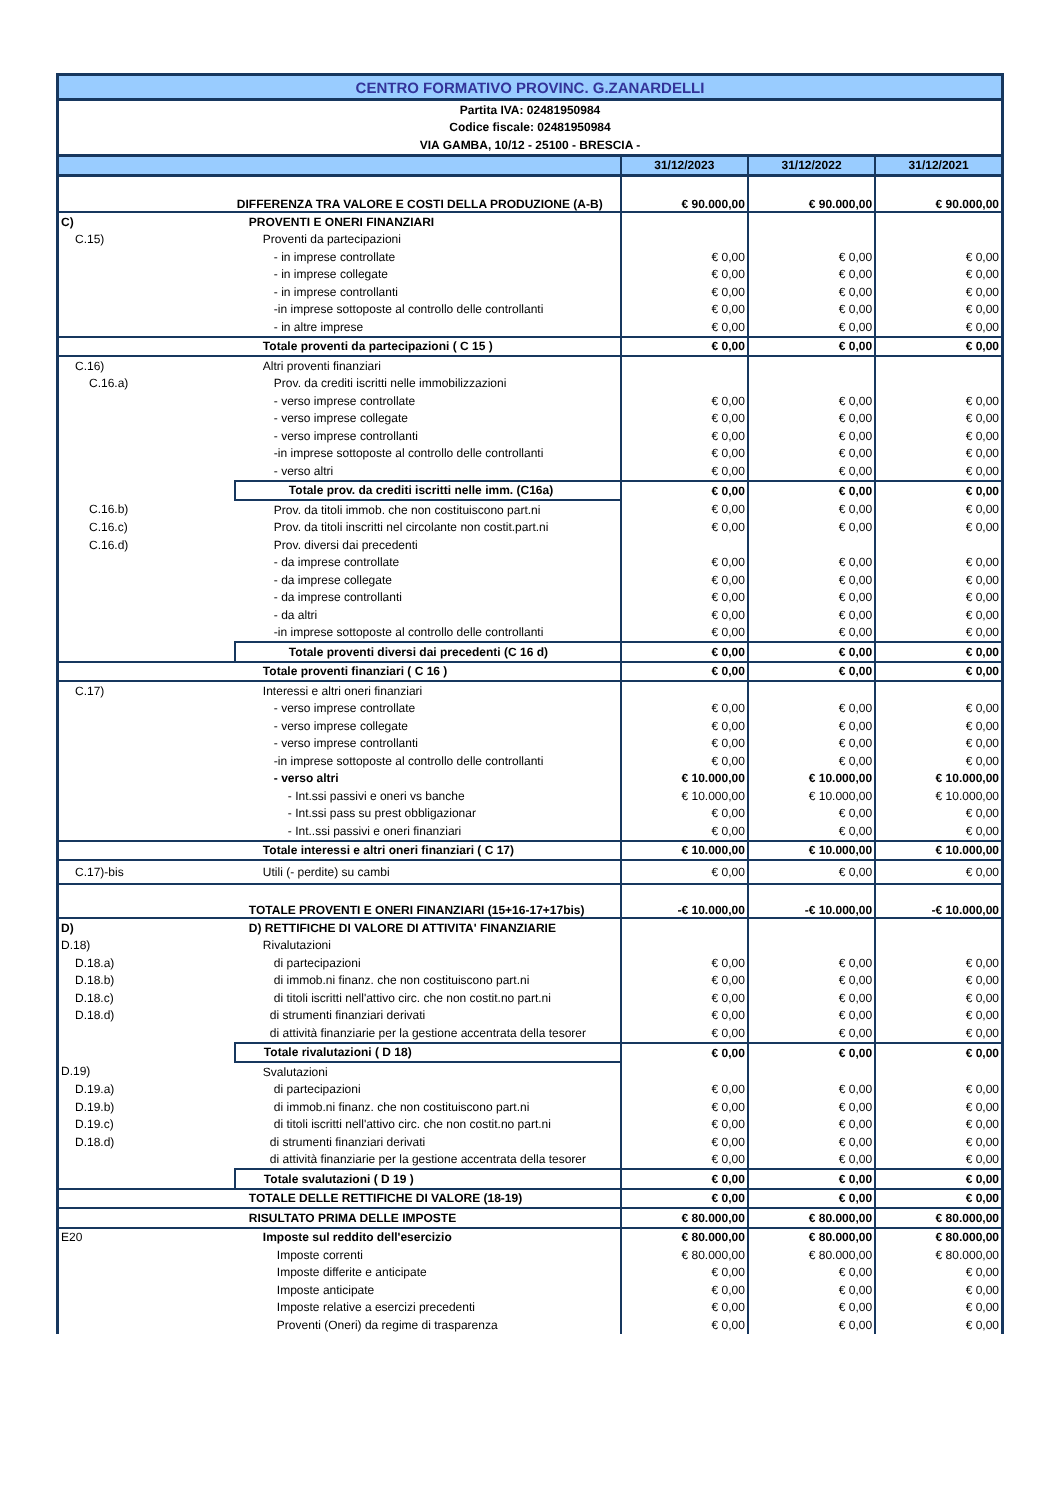| CENTRO FORMATIVO PROVINC. G.ZANARDELLI | | | | |
| Partita IVA: 02481950984 | | | | |
| Codice fiscale: 02481950984 | | | | |
| VIA GAMBA, 10/12 - 25100 - BRESCIA - | | | | |
| | | 31/12/2023 | 31/12/2022 | 31/12/2021 |
| | DIFFERENZA TRA VALORE E COSTI DELLA PRODUZIONE (A-B) | € 90.000,00 | € 90.000,00 | € 90.000,00 |
| C) | PROVENTI E ONERI FINANZIARI | | | |
| C.15) | Proventi da partecipazioni | | | |
| | - in imprese controllate | € 0,00 | € 0,00 | € 0,00 |
| | - in imprese collegate | € 0,00 | € 0,00 | € 0,00 |
| | - in imprese controllanti | € 0,00 | € 0,00 | € 0,00 |
| | -in imprese sottoposte al controllo delle controllanti | € 0,00 | € 0,00 | € 0,00 |
| | - in altre imprese | € 0,00 | € 0,00 | € 0,00 |
| | Totale proventi da partecipazioni ( C 15 ) | € 0,00 | € 0,00 | € 0,00 |
| C.16) | Altri proventi finanziari | | | |
| C.16.a) | Prov. da crediti iscritti nelle immobilizzazioni | | | |
| | - verso imprese controllate | € 0,00 | € 0,00 | € 0,00 |
| | - verso imprese collegate | € 0,00 | € 0,00 | € 0,00 |
| | - verso imprese controllanti | € 0,00 | € 0,00 | € 0,00 |
| | -in imprese sottoposte al controllo delle controllanti | € 0,00 | € 0,00 | € 0,00 |
| | - verso altri | € 0,00 | € 0,00 | € 0,00 |
| | Totale prov. da crediti iscritti nelle imm. (C16a) | € 0,00 | € 0,00 | € 0,00 |
| C.16.b) | Prov. da titoli immob. che non costituiscono part.ni | € 0,00 | € 0,00 | € 0,00 |
| C.16.c) | Prov. da titoli inscritti nel circolante non costit.part.ni | € 0,00 | € 0,00 | € 0,00 |
| C.16.d) | Prov. diversi dai precedenti | | | |
| | - da imprese controllate | € 0,00 | € 0,00 | € 0,00 |
| | - da imprese collegate | € 0,00 | € 0,00 | € 0,00 |
| | - da imprese controllanti | € 0,00 | € 0,00 | € 0,00 |
| | - da altri | € 0,00 | € 0,00 | € 0,00 |
| | -in imprese sottoposte al controllo delle controllanti | € 0,00 | € 0,00 | € 0,00 |
| | Totale proventi diversi dai precedenti (C 16 d) | € 0,00 | € 0,00 | € 0,00 |
| | Totale proventi finanziari ( C 16 ) | € 0,00 | € 0,00 | € 0,00 |
| C.17) | Interessi e altri oneri finanziari | | | |
| | - verso imprese controllate | € 0,00 | € 0,00 | € 0,00 |
| | - verso imprese collegate | € 0,00 | € 0,00 | € 0,00 |
| | - verso imprese controllanti | € 0,00 | € 0,00 | € 0,00 |
| | -in imprese sottoposte al controllo delle controllanti | € 0,00 | € 0,00 | € 0,00 |
| | - verso altri | € 10.000,00 | € 10.000,00 | € 10.000,00 |
| | - Int.ssi passivi e oneri vs banche | € 10.000,00 | € 10.000,00 | € 10.000,00 |
| | - Int.ssi pass su prest obbligazionar | € 0,00 | € 0,00 | € 0,00 |
| | - Int..ssi passivi e oneri finanziari | € 0,00 | € 0,00 | € 0,00 |
| | Totale interessi e altri oneri finanziari ( C 17) | € 10.000,00 | € 10.000,00 | € 10.000,00 |
| C.17)-bis | Utili (- perdite) su cambi | € 0,00 | € 0,00 | € 0,00 |
| | TOTALE PROVENTI E ONERI FINANZIARI (15+16-17+17bis) | -€ 10.000,00 | -€ 10.000,00 | -€ 10.000,00 |
| D) | D) RETTIFICHE DI VALORE DI ATTIVITA' FINANZIARIE | | | |
| D.18) | Rivalutazioni | | | |
| D.18.a) | di partecipazioni | € 0,00 | € 0,00 | € 0,00 |
| D.18.b) | di immob.ni finanz. che non costituiscono part.ni | € 0,00 | € 0,00 | € 0,00 |
| D.18.c) | di titoli iscritti nell'attivo circ. che non costit.no part.ni | € 0,00 | € 0,00 | € 0,00 |
| D.18.d) | di strumenti finanziari derivati | € 0,00 | € 0,00 | € 0,00 |
| | di attività finanziarie per la gestione accentrata della tesorer | € 0,00 | € 0,00 | € 0,00 |
| | Totale rivalutazioni ( D 18) | € 0,00 | € 0,00 | € 0,00 |
| D.19) | Svalutazioni | | | |
| D.19.a) | di partecipazioni | € 0,00 | € 0,00 | € 0,00 |
| D.19.b) | di immob.ni finanz. che non costituiscono part.ni | € 0,00 | € 0,00 | € 0,00 |
| D.19.c) | di titoli iscritti nell'attivo circ. che non costit.no part.ni | € 0,00 | € 0,00 | € 0,00 |
| D.18.d) | di strumenti finanziari derivati | € 0,00 | € 0,00 | € 0,00 |
| | di attività finanziarie per la gestione accentrata della tesorer | € 0,00 | € 0,00 | € 0,00 |
| | Totale svalutazioni ( D 19 ) | € 0,00 | € 0,00 | € 0,00 |
| | TOTALE DELLE RETTIFICHE DI VALORE (18-19) | € 0,00 | € 0,00 | € 0,00 |
| | RISULTATO PRIMA DELLE IMPOSTE | € 80.000,00 | € 80.000,00 | € 80.000,00 |
| E20 | Imposte sul reddito dell'esercizio | € 80.000,00 | € 80.000,00 | € 80.000,00 |
| | Imposte correnti | € 80.000,00 | € 80.000,00 | € 80.000,00 |
| | Imposte differite e anticipate | € 0,00 | € 0,00 | € 0,00 |
| | Imposte anticipate | € 0,00 | € 0,00 | € 0,00 |
| | Imposte relative a esercizi precedenti | € 0,00 | € 0,00 | € 0,00 |
| | Proventi (Oneri) da regime di trasparenza | € 0,00 | € 0,00 | € 0,00 |